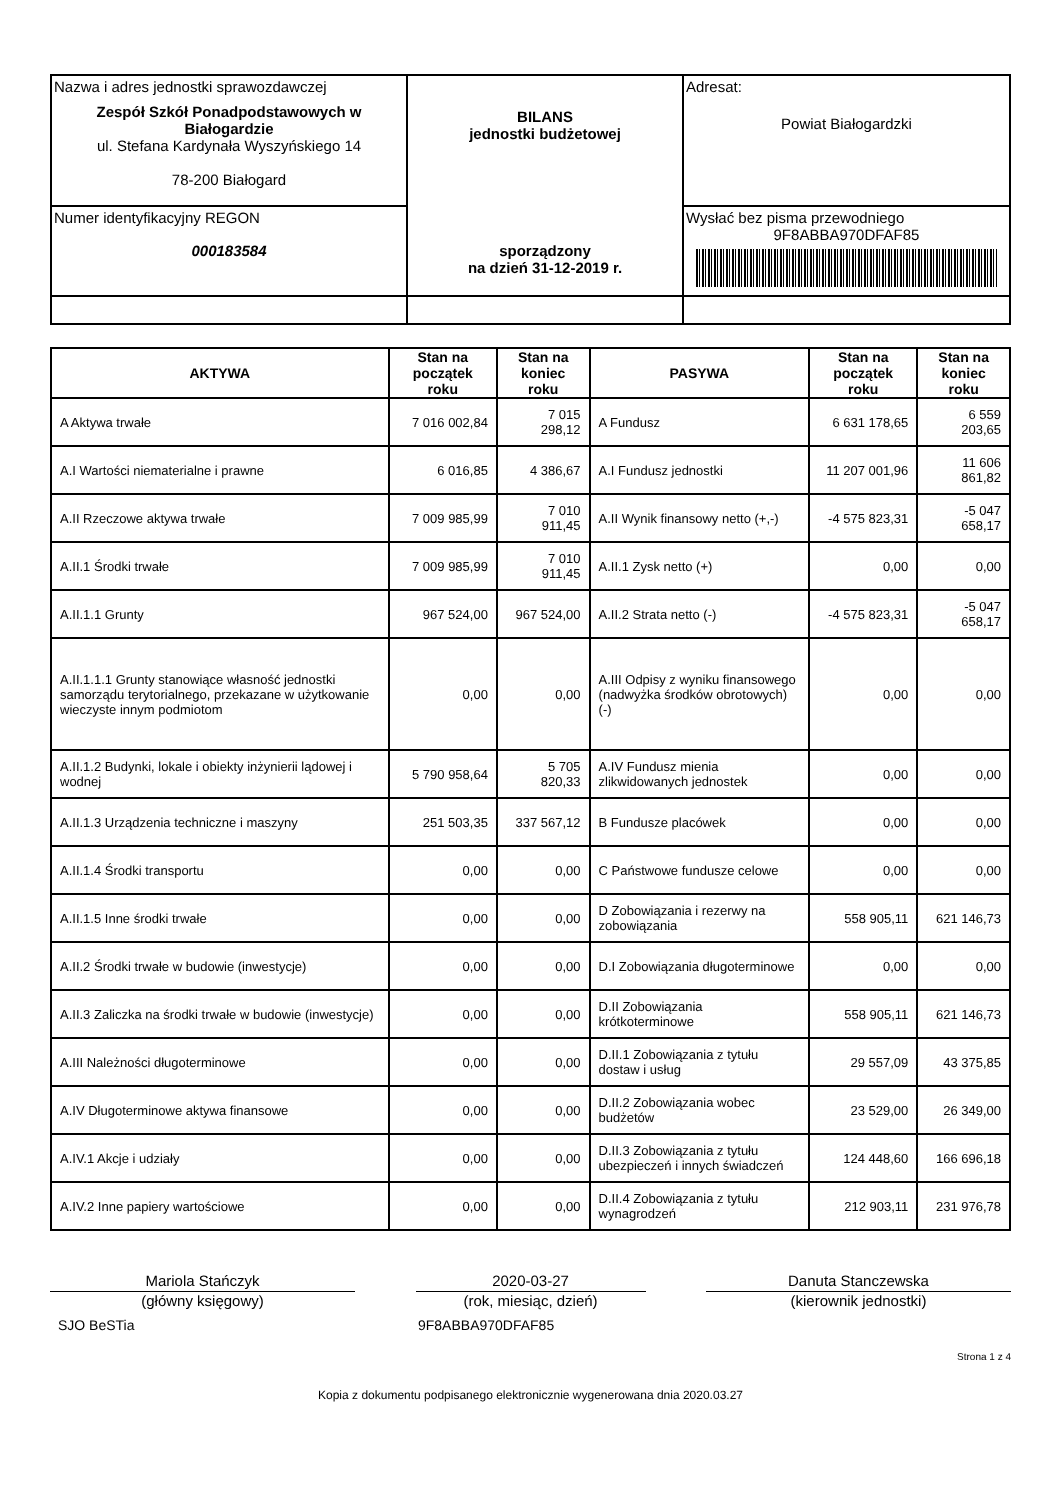| Nazwa i adres jednostki sprawozdawczej Zespół Szkół Ponadpodstawowych w Białogardzie ul. Stefana Kardynała Wyszyńskiego 14 78-200 Białogard | BILANS jednostki budżetowej sporządzony na dzień 31-12-2019 r. | Adresat: Powiat Białogardzki |
| Numer identyfikacyjny REGON 000183584 | | Wysłać bez pisma przewodniego 9F8ABBA970DFAF85 |
| AKTYWA | Stan na początek roku | Stan na koniec roku | PASYWA | Stan na początek roku | Stan na koniec roku |
| --- | --- | --- | --- | --- | --- |
| A Aktywa trwałe | 7 016 002,84 | 7 015 298,12 | A Fundusz | 6 631 178,65 | 6 559 203,65 |
| A.I Wartości niematerialne i prawne | 6 016,85 | 4 386,67 | A.I Fundusz jednostki | 11 207 001,96 | 11 606 861,82 |
| A.II Rzeczowe aktywa trwałe | 7 009 985,99 | 7 010 911,45 | A.II Wynik finansowy netto (+,-) | -4 575 823,31 | -5 047 658,17 |
| A.II.1 Środki trwałe | 7 009 985,99 | 7 010 911,45 | A.II.1 Zysk netto (+) | 0,00 | 0,00 |
| A.II.1.1 Grunty | 967 524,00 | 967 524,00 | A.II.2 Strata netto (-) | -4 575 823,31 | -5 047 658,17 |
| A.II.1.1.1 Grunty stanowiące własność jednostki samorządu terytorialnego, przekazane w użytkowanie wieczyste innym podmiotom | 0,00 | 0,00 | A.III Odpisy z wyniku finansowego (nadwyżka środków obrotowych) (-) | 0,00 | 0,00 |
| A.II.1.2 Budynki, lokale i obiekty inżynierii lądowej i wodnej | 5 790 958,64 | 5 705 820,33 | A.IV Fundusz mienia zlikwidowanych jednostek | 0,00 | 0,00 |
| A.II.1.3 Urządzenia techniczne i maszyny | 251 503,35 | 337 567,12 | B Fundusze placówek | 0,00 | 0,00 |
| A.II.1.4 Środki transportu | 0,00 | 0,00 | C Państwowe fundusze celowe | 0,00 | 0,00 |
| A.II.1.5 Inne środki trwałe | 0,00 | 0,00 | D Zobowiązania i rezerwy na zobowiązania | 558 905,11 | 621 146,73 |
| A.II.2 Środki trwałe w budowie (inwestycje) | 0,00 | 0,00 | D.I Zobowiązania długoterminowe | 0,00 | 0,00 |
| A.II.3 Zaliczka na środki trwałe w budowie (inwestycje) | 0,00 | 0,00 | D.II Zobowiązania krótkoterminowe | 558 905,11 | 621 146,73 |
| A.III Należności długoterminowe | 0,00 | 0,00 | D.II.1 Zobowiązania z tytułu dostaw i usług | 29 557,09 | 43 375,85 |
| A.IV Długoterminowe aktywa finansowe | 0,00 | 0,00 | D.II.2 Zobowiązania wobec budżetów | 23 529,00 | 26 349,00 |
| A.IV.1 Akcje i udziały | 0,00 | 0,00 | D.II.3 Zobowiązania z tytułu ubezpieczeń i innych świadczeń | 124 448,60 | 166 696,18 |
| A.IV.2 Inne papiery wartościowe | 0,00 | 0,00 | D.II.4 Zobowiązania z tytułu wynagrodzeń | 212 903,11 | 231 976,78 |
Mariola Stańczyk
(główny księgowy)
2020-03-27
(rok, miesiąc, dzień)
Danuta Stanczewska
(kierownik jednostki)
SJO BeSTia 9F8ABBA970DFAF85
Strona 1 z 4
Kopia z dokumentu podpisanego elektronicznie wygenerowana dnia 2020.03.27